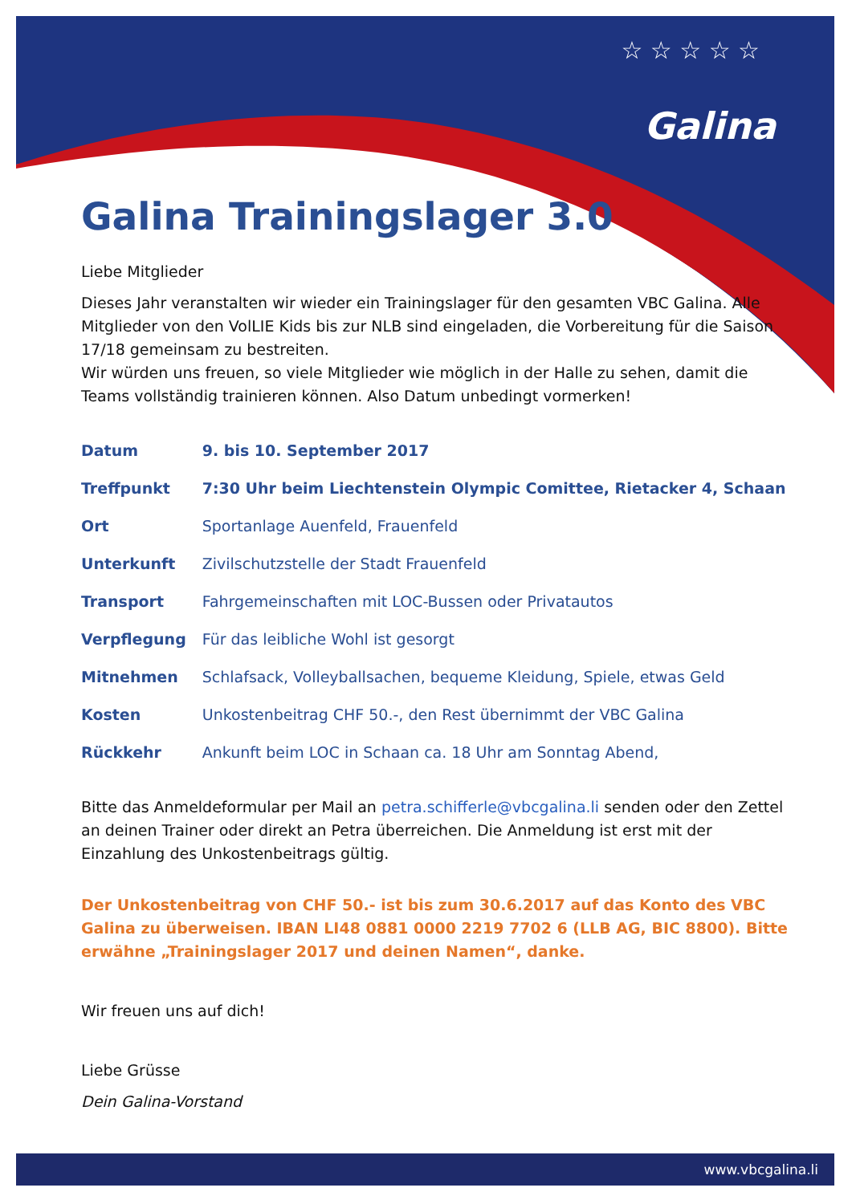☆ ☆ ☆ ☆ ☆
Galina
Galina Trainingslager 3.0
Liebe Mitglieder
Dieses Jahr veranstalten wir wieder ein Trainingslager für den gesamten VBC Galina. Alle Mitglieder von den VolLIE Kids bis zur NLB sind eingeladen, die Vorbereitung für die Saison 17/18 gemeinsam zu bestreiten.
Wir würden uns freuen, so viele Mitglieder wie möglich in der Halle zu sehen, damit die Teams vollständig trainieren können. Also Datum unbedingt vormerken!
| Datum | 9. bis 10. September 2017 |
| Treffpunkt | 7:30 Uhr beim Liechtenstein Olympic Comittee, Rietacker 4, Schaan |
| Ort | Sportanlage Auenfeld, Frauenfeld |
| Unterkunft | Zivilschutzstelle der Stadt Frauenfeld |
| Transport | Fahrgemeinschaften mit LOC-Bussen oder Privatautos |
| Verpflegung | Für das leibliche Wohl ist gesorgt |
| Mitnehmen | Schlafsack, Volleyballsachen, bequeme Kleidung, Spiele, etwas Geld |
| Kosten | Unkostenbeitrag CHF 50.-, den Rest übernimmt der VBC Galina |
| Rückkehr | Ankunft beim LOC in Schaan ca. 18 Uhr am Sonntag Abend, |
Bitte das Anmeldeformular per Mail an petra.schifferle@vbcgalina.li senden oder den Zettel an deinen Trainer oder direkt an Petra überreichen. Die Anmeldung ist erst mit der Einzahlung des Unkostenbeitrags gültig.
Der Unkostenbeitrag von CHF 50.- ist bis zum 30.6.2017 auf das Konto des VBC Galina zu überweisen. IBAN LI48 0881 0000 2219 7702 6 (LLB AG, BIC 8800). Bitte erwähne „Trainingslager 2017 und deinen Namen“, danke.
Wir freuen uns auf dich!
Liebe Grüsse
Dein Galina-Vorstand
www.vbcgalina.li